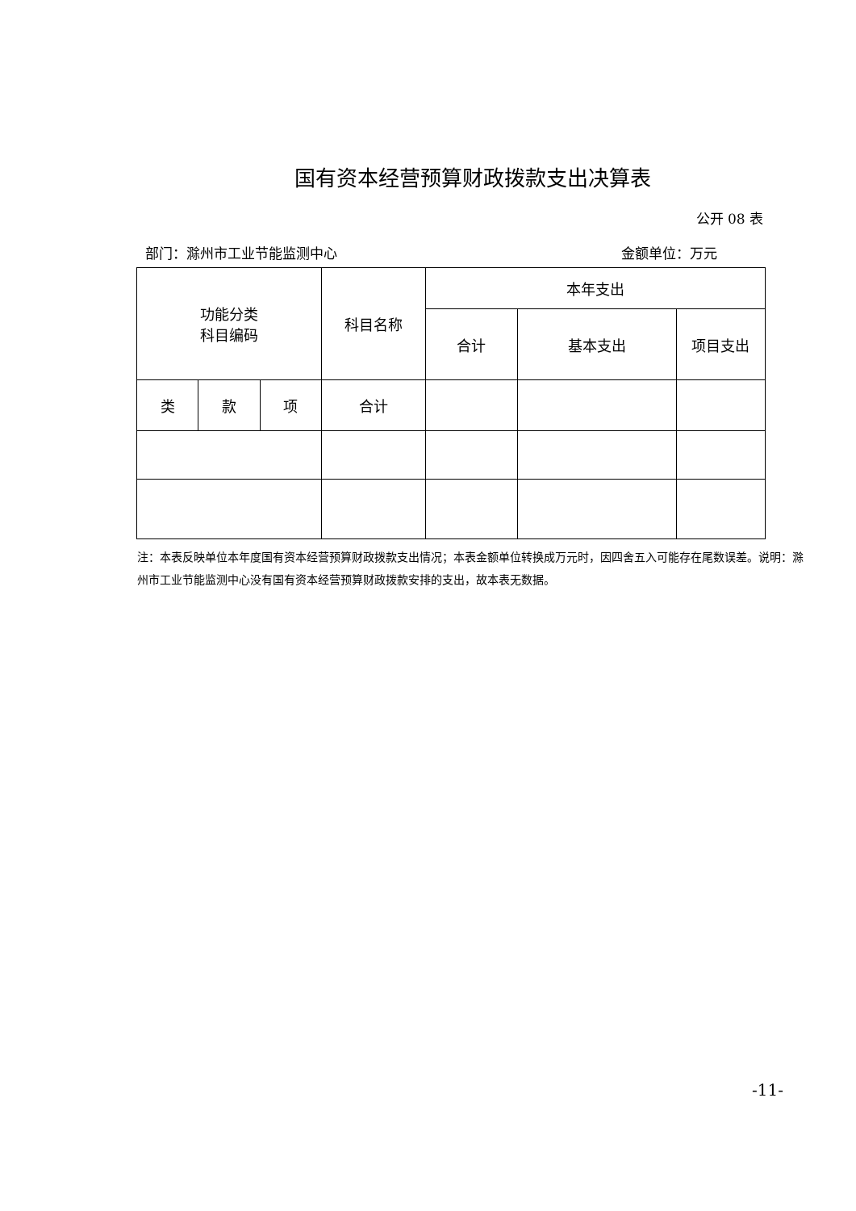国有资本经营预算财政拨款支出决算表
公开 08 表
部门：滁州市工业节能监测中心 金额单位：万元
| 功能分类 科目编码 | | | 科目名称 | 本年支出 | | |
| --- | --- | --- | --- | --- | --- | --- |
| | | | | 合计 | 基本支出 | 项目支出 |
| 类 | 款 | 项 | 合计 | | | |
注：本表反映单位本年度国有资本经营预算财政拨款支出情况；本表金额单位转换成万元时，因四舍五入可能存在尾数误差。说明：滁州市工业节能监测中心没有国有资本经营预算财政拨款安排的支出，故本表无数据。
-11-